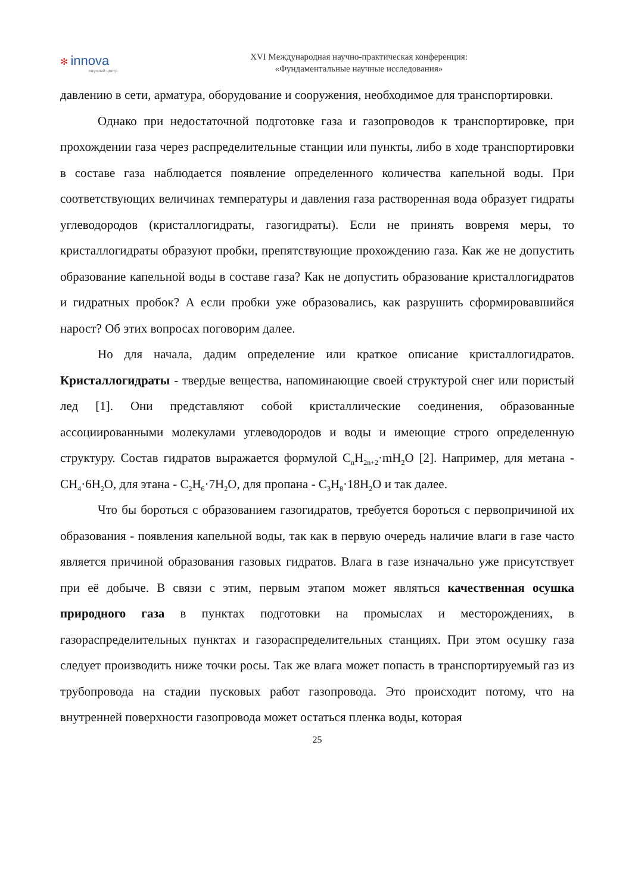✻ innova
научный центр
XVI Международная научно-практическая конференция:
«Фундаментальные научные исследования»
давлению в сети, арматура, оборудование и сооружения, необходимое для транспортировки.
Однако при недостаточной подготовке газа и газопроводов к транспортировке, при прохождении газа через распределительные станции или пункты, либо в ходе транспортировки в составе газа наблюдается появление определенного количества капельной воды. При соответствующих величинах температуры и давления газа растворенная вода образует гидраты углеводородов (кристаллогидраты, газогидраты). Если не принять вовремя меры, то кристаллогидраты образуют пробки, препятствующие прохождению газа. Как же не допустить образование капельной воды в составе газа? Как не допустить образование кристаллогидратов и гидратных пробок? А если пробки уже образовались, как разрушить сформировавшийся нарост? Об этих вопросах поговорим далее.
Но для начала, дадим определение или краткое описание кристаллогидратов. Кристаллогидраты - твердые вещества, напоминающие своей структурой снег или пористый лед [1]. Они представляют собой кристаллические соединения, образованные ассоциированными молекулами углеводородов и воды и имеющие строго определенную структуру. Состав гидратов выражается формулой C<sub>n</sub>H<sub>2n+2</sub>·mH<sub>2</sub>O [2]. Например, для метана - CH<sub>4</sub>·6H<sub>2</sub>O, для этана - C<sub>2</sub>H<sub>6</sub>·7H<sub>2</sub>O, для пропана - C<sub>3</sub>H<sub>8</sub>·18H<sub>2</sub>O и так далее.
Что бы бороться с образованием газогидратов, требуется бороться с первопричиной их образования - появления капельной воды, так как в первую очередь наличие влаги в газе часто является причиной образования газовых гидратов. Влага в газе изначально уже присутствует при её добыче. В связи с этим, первым этапом может являться качественная осушка природного газа в пунктах подготовки на промыслах и месторождениях, в газораспределительных пунктах и газораспределительных станциях. При этом осушку газа следует производить ниже точки росы. Так же влага может попасть в транспортируемый газ из трубопровода на стадии пусковых работ газопровода. Это происходит потому, что на внутренней поверхности газопровода может остаться пленка воды, которая
25